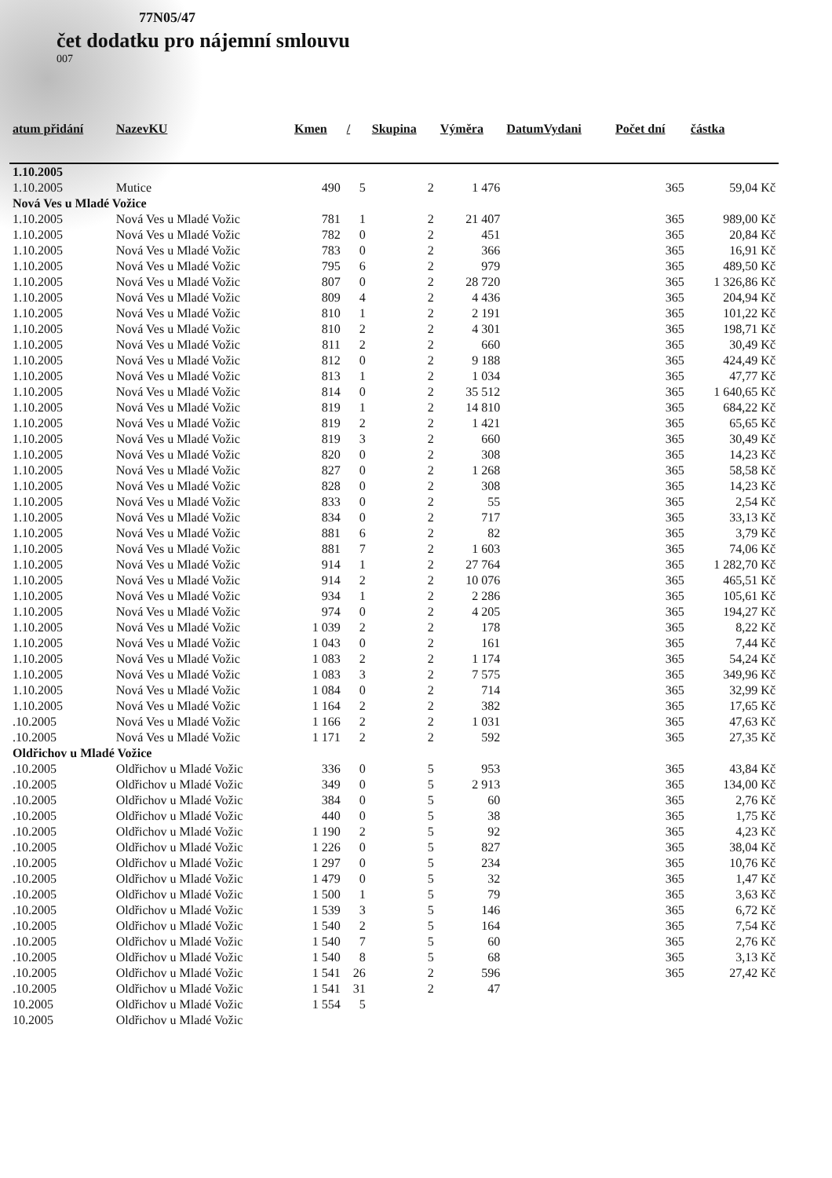77N05/47
čet dodatku pro nájemní smlouvu
007
| atum přidání | NazevKU | Kmen | / | Skupina | Výměra | DatumVydani | Počet dní | částka |
| --- | --- | --- | --- | --- | --- | --- | --- | --- |
| 1.10.2005 | | | | | | | | |
| 1.10.2005 | Mutice | 490 | 5 | 2 | 1 476 | | 365 | 59,04 Kč |
| Nová Ves u Mladé Vožice | | | | | | | | |
| 1.10.2005 | Nová Ves u Mladé Vožic | 781 | 1 | 2 | 21 407 | | 365 | 989,00 Kč |
| 1.10.2005 | Nová Ves u Mladé Vožic | 782 | 0 | 2 | 451 | | 365 | 20,84 Kč |
| 1.10.2005 | Nová Ves u Mladé Vožic | 783 | 0 | 2 | 366 | | 365 | 16,91 Kč |
| 1.10.2005 | Nová Ves u Mladé Vožic | 795 | 6 | 2 | 979 | | 365 | 489,50 Kč |
| 1.10.2005 | Nová Ves u Mladé Vožic | 807 | 0 | 2 | 28 720 | | 365 | 1 326,86 Kč |
| 1.10.2005 | Nová Ves u Mladé Vožic | 809 | 4 | 2 | 4 436 | | 365 | 204,94 Kč |
| 1.10.2005 | Nová Ves u Mladé Vožic | 810 | 1 | 2 | 2 191 | | 365 | 101,22 Kč |
| 1.10.2005 | Nová Ves u Mladé Vožic | 810 | 2 | 2 | 4 301 | | 365 | 198,71 Kč |
| 1.10.2005 | Nová Ves u Mladé Vožic | 811 | 2 | 2 | 660 | | 365 | 30,49 Kč |
| 1.10.2005 | Nová Ves u Mladé Vožic | 812 | 0 | 2 | 9 188 | | 365 | 424,49 Kč |
| 1.10.2005 | Nová Ves u Mladé Vožic | 813 | 1 | 2 | 1 034 | | 365 | 47,77 Kč |
| 1.10.2005 | Nová Ves u Mladé Vožic | 814 | 0 | 2 | 35 512 | | 365 | 1 640,65 Kč |
| 1.10.2005 | Nová Ves u Mladé Vožic | 819 | 1 | 2 | 14 810 | | 365 | 684,22 Kč |
| 1.10.2005 | Nová Ves u Mladé Vožic | 819 | 2 | 2 | 1 421 | | 365 | 65,65 Kč |
| 1.10.2005 | Nová Ves u Mladé Vožic | 819 | 3 | 2 | 660 | | 365 | 30,49 Kč |
| 1.10.2005 | Nová Ves u Mladé Vožic | 820 | 0 | 2 | 308 | | 365 | 14,23 Kč |
| 1.10.2005 | Nová Ves u Mladé Vožic | 827 | 0 | 2 | 1 268 | | 365 | 58,58 Kč |
| 1.10.2005 | Nová Ves u Mladé Vožic | 828 | 0 | 2 | 308 | | 365 | 14,23 Kč |
| 1.10.2005 | Nová Ves u Mladé Vožic | 833 | 0 | 2 | 55 | | 365 | 2,54 Kč |
| 1.10.2005 | Nová Ves u Mladé Vožic | 834 | 0 | 2 | 717 | | 365 | 33,13 Kč |
| 1.10.2005 | Nová Ves u Mladé Vožic | 881 | 6 | 2 | 82 | | 365 | 3,79 Kč |
| 1.10.2005 | Nová Ves u Mladé Vožic | 881 | 7 | 2 | 1 603 | | 365 | 74,06 Kč |
| 1.10.2005 | Nová Ves u Mladé Vožic | 914 | 1 | 2 | 27 764 | | 365 | 1 282,70 Kč |
| 1.10.2005 | Nová Ves u Mladé Vožic | 914 | 2 | 2 | 10 076 | | 365 | 465,51 Kč |
| 1.10.2005 | Nová Ves u Mladé Vožic | 934 | 1 | 2 | 2 286 | | 365 | 105,61 Kč |
| 1.10.2005 | Nová Ves u Mladé Vožic | 974 | 0 | 2 | 4 205 | | 365 | 194,27 Kč |
| 1.10.2005 | Nová Ves u Mladé Vožic | 1 039 | 2 | 2 | 178 | | 365 | 8,22 Kč |
| 1.10.2005 | Nová Ves u Mladé Vožic | 1 043 | 0 | 2 | 161 | | 365 | 7,44 Kč |
| 1.10.2005 | Nová Ves u Mladé Vožic | 1 083 | 2 | 2 | 1 174 | | 365 | 54,24 Kč |
| 1.10.2005 | Nová Ves u Mladé Vožic | 1 083 | 3 | 2 | 7 575 | | 365 | 349,96 Kč |
| 1.10.2005 | Nová Ves u Mladé Vožic | 1 084 | 0 | 2 | 714 | | 365 | 32,99 Kč |
| 1.10.2005 | Nová Ves u Mladé Vožic | 1 164 | 2 | 2 | 382 | | 365 | 17,65 Kč |
| .10.2005 | Nová Ves u Mladé Vožic | 1 166 | 2 | 2 | 1 031 | | 365 | 47,63 Kč |
| .10.2005 | Nová Ves u Mladé Vožic | 1 171 | 2 | 2 | 592 | | 365 | 27,35 Kč |
| Oldřichov u Mladé Vožice | | | | | | | | |
| .10.2005 | Oldřichov u Mladé Vožic | 336 | 0 | 5 | 953 | | 365 | 43,84 Kč |
| .10.2005 | Oldřichov u Mladé Vožic | 349 | 0 | 5 | 2 913 | | 365 | 134,00 Kč |
| .10.2005 | Oldřichov u Mladé Vožic | 384 | 0 | 5 | 60 | | 365 | 2,76 Kč |
| .10.2005 | Oldřichov u Mladé Vožic | 440 | 0 | 5 | 38 | | 365 | 1,75 Kč |
| .10.2005 | Oldřichov u Mladé Vožic | 1 190 | 2 | 5 | 92 | | 365 | 4,23 Kč |
| .10.2005 | Oldřichov u Mladé Vožic | 1 226 | 0 | 5 | 827 | | 365 | 38,04 Kč |
| .10.2005 | Oldřichov u Mladé Vožic | 1 297 | 0 | 5 | 234 | | 365 | 10,76 Kč |
| .10.2005 | Oldřichov u Mladé Vožic | 1 479 | 0 | 5 | 32 | | 365 | 1,47 Kč |
| .10.2005 | Oldřichov u Mladé Vožic | 1 500 | 1 | 5 | 79 | | 365 | 3,63 Kč |
| .10.2005 | Oldřichov u Mladé Vožic | 1 539 | 3 | 5 | 146 | | 365 | 6,72 Kč |
| .10.2005 | Oldřichov u Mladé Vožic | 1 540 | 2 | 5 | 164 | | 365 | 7,54 Kč |
| .10.2005 | Oldřichov u Mladé Vožic | 1 540 | 7 | 5 | 60 | | 365 | 2,76 Kč |
| .10.2005 | Oldřichov u Mladé Vožic | 1 540 | 8 | 5 | 68 | | 365 | 3,13 Kč |
| .10.2005 | Oldřichov u Mladé Vožic | 1 541 | 26 | 2 | 596 | | 365 | 27,42 Kč |
| .10.2005 | Oldřichov u Mladé Vožic | 1 541 | 31 | 2 | 47 | | | |
| 10.2005 | Oldřichov u Mladé Vožic | 1 554 | 5 | | | | | |
| 10.2005 | Oldřichov u Mladé Vožic | | | | | | | |